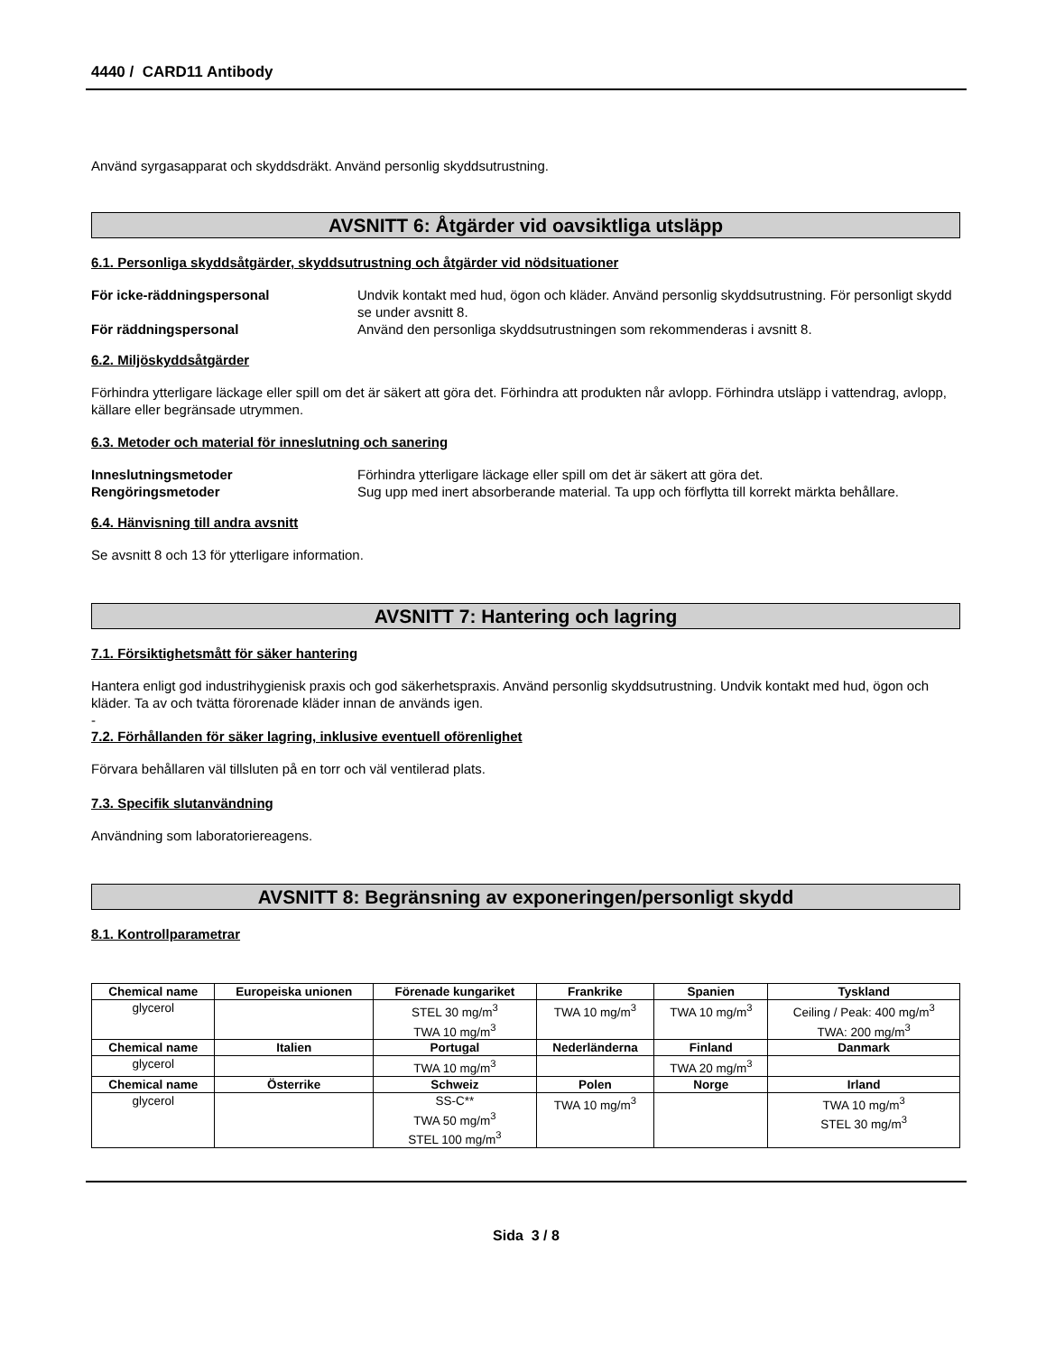4440 / CARD11 Antibody
Använd syrgasapparat och skyddsdräkt. Använd personlig skyddsutrustning.
AVSNITT 6: Åtgärder vid oavsiktliga utsläpp
6.1. Personliga skyddsåtgärder, skyddsutrustning och åtgärder vid nödsituationer
För icke-räddningspersonal Undvik kontakt med hud, ögon och kläder. Använd personlig skyddsutrustning. För personligt skydd se under avsnitt 8. För räddningspersonal Använd den personliga skyddsutrustningen som rekommenderas i avsnitt 8.
6.2. Miljöskyddsåtgärder
Förhindra ytterligare läckage eller spill om det är säkert att göra det. Förhindra att produkten når avlopp. Förhindra utsläpp i vattendrag, avlopp, källare eller begränsade utrymmen.
6.3. Metoder och material för inneslutning och sanering
Inneslutningsmetoder Förhindra ytterligare läckage eller spill om det är säkert att göra det. Rengöringsmetoder Sug upp med inert absorberande material. Ta upp och förflytta till korrekt märkta behållare.
6.4. Hänvisning till andra avsnitt
Se avsnitt 8 och 13 för ytterligare information.
AVSNITT 7: Hantering och lagring
7.1. Försiktighetsmått för säker hantering
Hantera enligt god industrihygienisk praxis och god säkerhetspraxis. Använd personlig skyddsutrustning. Undvik kontakt med hud, ögon och kläder. Ta av och tvätta förorenade kläder innan de används igen.
-
7.2. Förhållanden för säker lagring, inklusive eventuell oförenlighet
Förvara behållaren väl tillsluten på en torr och väl ventilerad plats.
7.3. Specifik slutanvändning
Användning som laboratoriereagens.
AVSNITT 8: Begränsning av exponeringen/personligt skydd
8.1. Kontrollparametrar
| Chemical name | Europeiska unionen | Förenade kungariket | Frankrike | Spanien | Tyskland |
| --- | --- | --- | --- | --- | --- |
| glycerol | | STEL 30 mg/m<sup>3</sup> TWA 10 mg/m<sup>3</sup> | TWA 10 mg/m<sup>3</sup> | TWA 10 mg/m<sup>3</sup> | Ceiling / Peak: 400 mg/m<sup>3</sup> TWA: 200 mg/m<sup>3</sup> |
| Chemical name | Italien | Portugal | Nederländerna | Finland | Danmark |
| glycerol | | TWA 10 mg/m<sup>3</sup> | | TWA 20 mg/m<sup>3</sup> | |
| Chemical name | Österrike | Schweiz | Polen | Norge | Irland |
| glycerol | | SS-C** TWA 50 mg/m<sup>3</sup> STEL 100 mg/m<sup>3</sup> | TWA 10 mg/m<sup>3</sup> | | TWA 10 mg/m<sup>3</sup> STEL 30 mg/m<sup>3</sup> |
Sida 3 / 8